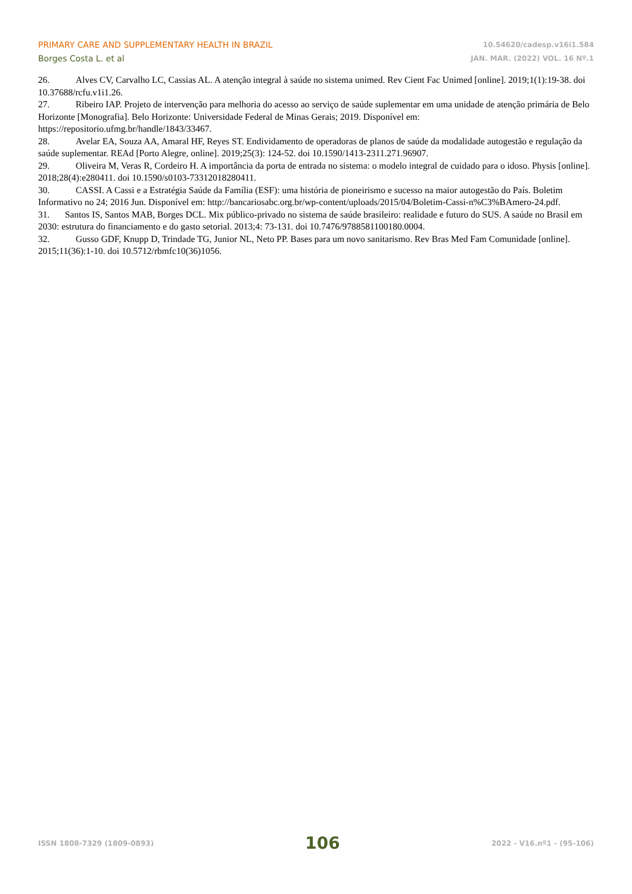PRIMARY CARE AND SUPPLEMENTARY HEALTH IN BRAZIL
Borges Costa L. et al
10.54620/cadesp.v16i1.584
JAN. MAR. (2022) VOL. 16 Nº.1
26. Alves CV, Carvalho LC, Cassias AL. A atenção integral à saúde no sistema unimed. Rev Cient Fac Unimed [online]. 2019;1(1):19-38. doi 10.37688/rcfu.v1i1.26.
27. Ribeiro IAP. Projeto de intervenção para melhoria do acesso ao serviço de saúde suplementar em uma unidade de atenção primária de Belo Horizonte [Monografia]. Belo Horizonte: Universidade Federal de Minas Gerais; 2019. Disponível em: https://repositorio.ufmg.br/handle/1843/33467.
28. Avelar EA, Souza AA, Amaral HF, Reyes ST. Endividamento de operadoras de planos de saúde da modalidade autogestão e regulação da saúde suplementar. REAd [Porto Alegre, online]. 2019;25(3): 124-52. doi 10.1590/1413-2311.271.96907.
29. Oliveira M, Veras R, Cordeiro H. A importância da porta de entrada no sistema: o modelo integral de cuidado para o idoso. Physis [online]. 2018;28(4):e280411. doi 10.1590/s0103-73312018280411.
30. CASSI. A Cassi e a Estratégia Saúde da Família (ESF): uma história de pioneirismo e sucesso na maior autogestão do País. Boletim Informativo no 24; 2016 Jun. Disponível em: http://bancariosabc.org.br/wp-content/uploads/2015/04/Boletim-Cassi-n%C3%BAmero-24.pdf.
31. Santos IS, Santos MAB, Borges DCL. Mix público-privado no sistema de saúde brasileiro: realidade e futuro do SUS. A saúde no Brasil em 2030: estrutura do financiamento e do gasto setorial. 2013;4: 73-131. doi 10.7476/9788581100180.0004.
32. Gusso GDF, Knupp D, Trindade TG, Junior NL, Neto PP. Bases para um novo sanitarismo. Rev Bras Med Fam Comunidade [online]. 2015;11(36):1-10. doi 10.5712/rbmfc10(36)1056.
ISSN 1808-7329 (1809-0893) 106 2022 - V16.nº1 - (95-106)